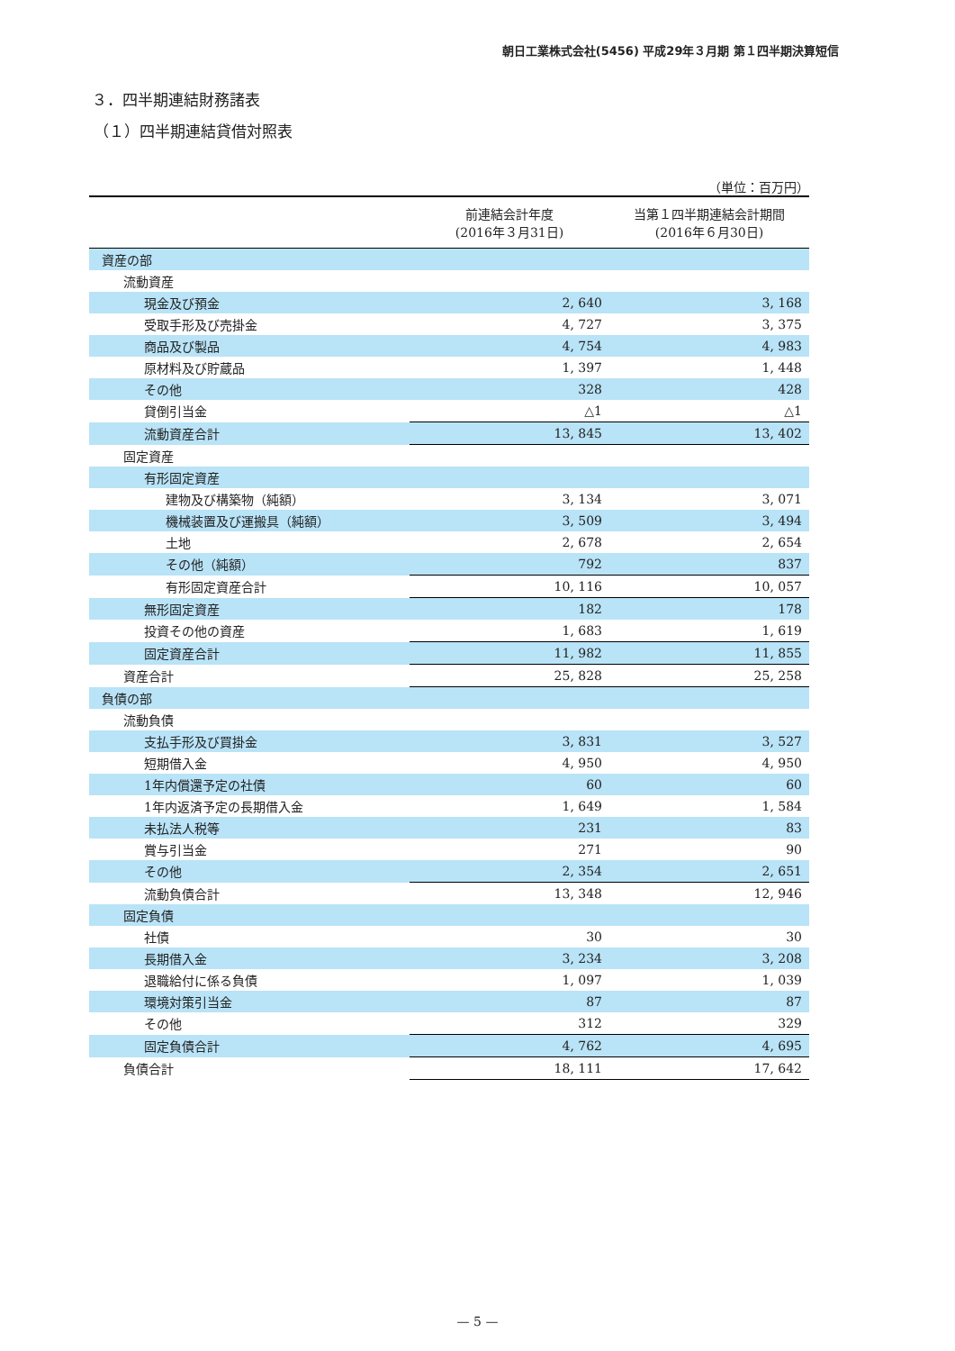朝日工業株式会社(5456) 平成29年３月期 第１四半期決算短信
３．四半期連結財務諸表
（１）四半期連結貸借対照表
（単位：百万円）
| | 前連結会計年度 (2016年３月31日) | 当第１四半期連結会計期間 (2016年６月30日) |
| --- | --- | --- |
| 資産の部 | | |
| 流動資産 | | |
| 現金及び預金 | 2, 640 | 3, 168 |
| 受取手形及び売掛金 | 4, 727 | 3, 375 |
| 商品及び製品 | 4, 754 | 4, 983 |
| 原材料及び貯蔵品 | 1, 397 | 1, 448 |
| その他 | 328 | 428 |
| 貸倒引当金 | △1 | △1 |
| 流動資産合計 | 13, 845 | 13, 402 |
| 固定資産 | | |
| 有形固定資産 | | |
| 建物及び構築物（純額） | 3, 134 | 3, 071 |
| 機械装置及び運搬具（純額） | 3, 509 | 3, 494 |
| 土地 | 2, 678 | 2, 654 |
| その他（純額） | 792 | 837 |
| 有形固定資産合計 | 10, 116 | 10, 057 |
| 無形固定資産 | 182 | 178 |
| 投資その他の資産 | 1, 683 | 1, 619 |
| 固定資産合計 | 11, 982 | 11, 855 |
| 資産合計 | 25, 828 | 25, 258 |
| 負債の部 | | |
| 流動負債 | | |
| 支払手形及び買掛金 | 3, 831 | 3, 527 |
| 短期借入金 | 4, 950 | 4, 950 |
| 1年内償還予定の社債 | 60 | 60 |
| 1年内返済予定の長期借入金 | 1, 649 | 1, 584 |
| 未払法人税等 | 231 | 83 |
| 賞与引当金 | 271 | 90 |
| その他 | 2, 354 | 2, 651 |
| 流動負債合計 | 13, 348 | 12, 946 |
| 固定負債 | | |
| 社債 | 30 | 30 |
| 長期借入金 | 3, 234 | 3, 208 |
| 退職給付に係る負債 | 1, 097 | 1, 039 |
| 環境対策引当金 | 87 | 87 |
| その他 | 312 | 329 |
| 固定負債合計 | 4, 762 | 4, 695 |
| 負債合計 | 18, 111 | 17, 642 |
— 5 —